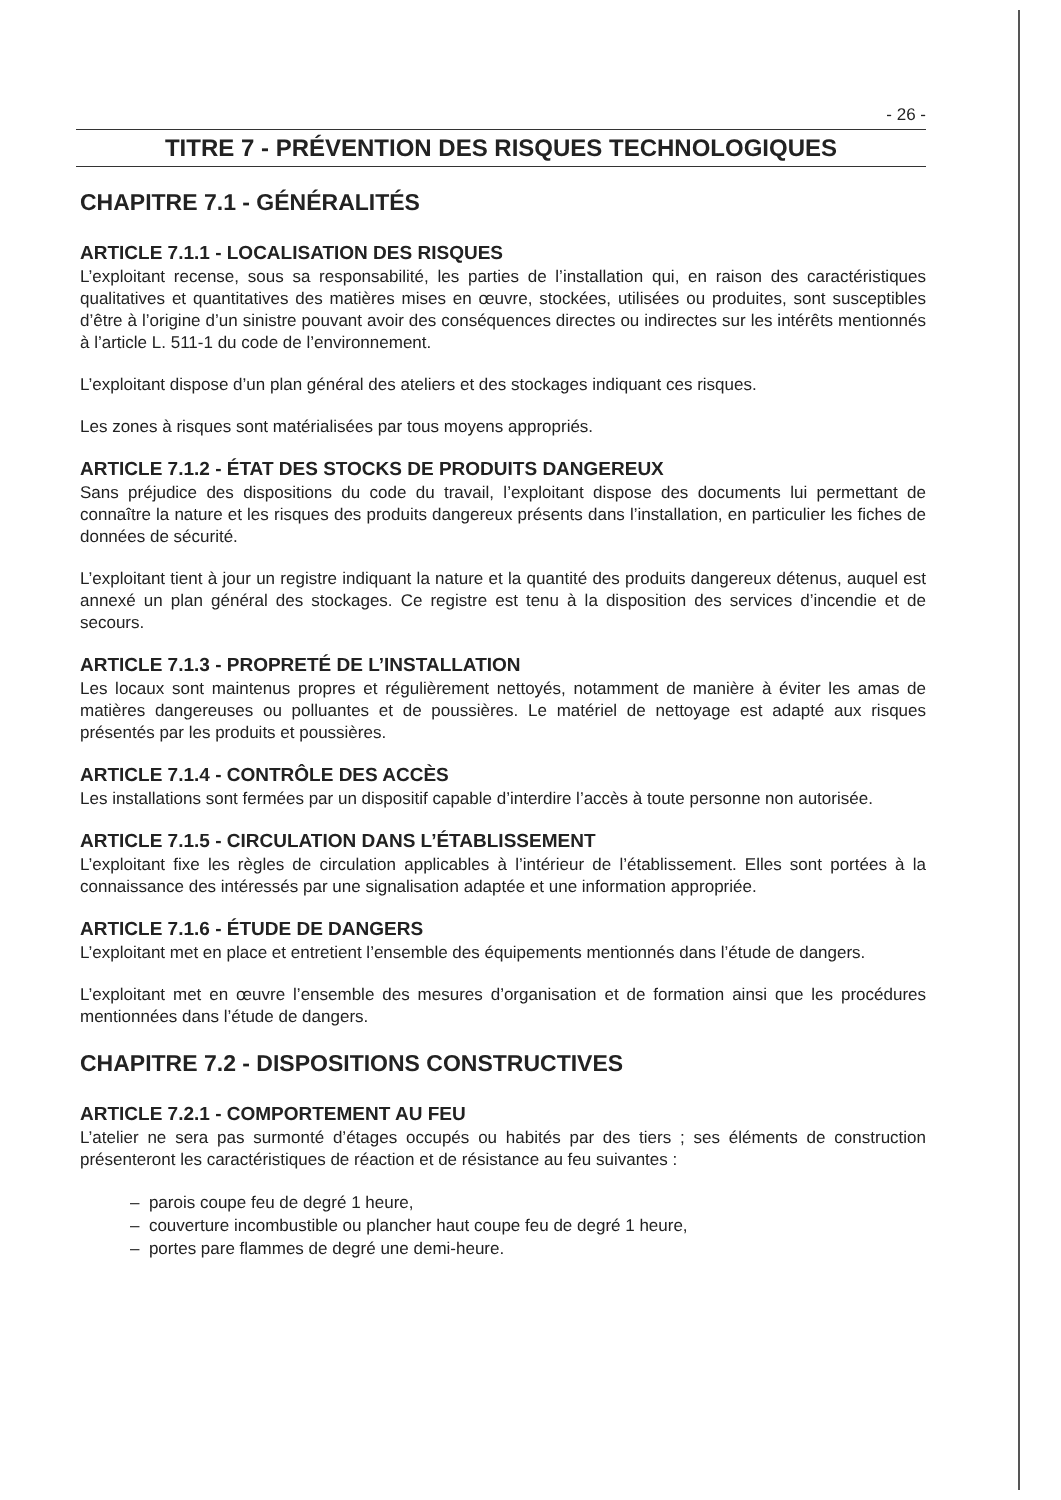- 26 -
TITRE 7 - PRÉVENTION DES RISQUES TECHNOLOGIQUES
CHAPITRE 7.1 - GÉNÉRALITÉS
ARTICLE 7.1.1 - LOCALISATION DES RISQUES
L’exploitant recense, sous sa responsabilité, les parties de l’installation qui, en raison des caractéristiques qualitatives et quantitatives des matières mises en œuvre, stockées, utilisées ou produites, sont susceptibles d’être à l’origine d’un sinistre pouvant avoir des conséquences directes ou indirectes sur les intérêts mentionnés à l’article L. 511-1 du code de l’environnement.
L’exploitant dispose d’un plan général des ateliers et des stockages indiquant ces risques.
Les zones à risques sont matérialisées par tous moyens appropriés.
ARTICLE 7.1.2 - ÉTAT DES STOCKS DE PRODUITS DANGEREUX
Sans préjudice des dispositions du code du travail, l’exploitant dispose des documents lui permettant de connaître la nature et les risques des produits dangereux présents dans l’installation, en particulier les fiches de données de sécurité.
L’exploitant tient à jour un registre indiquant la nature et la quantité des produits dangereux détenus, auquel est annexé un plan général des stockages. Ce registre est tenu à la disposition des services d’incendie et de secours.
ARTICLE 7.1.3 - PROPRETÉ DE L’INSTALLATION
Les locaux sont maintenus propres et régulièrement nettoyés, notamment de manière à éviter les amas de matières dangereuses ou polluantes et de poussières. Le matériel de nettoyage est adapté aux risques présentés par les produits et poussières.
ARTICLE 7.1.4 - CONTRÔLE DES ACCÈS
Les installations sont fermées par un dispositif capable d’interdire l’accès à toute personne non autorisée.
ARTICLE 7.1.5 - CIRCULATION DANS L’ÉTABLISSEMENT
L’exploitant fixe les règles de circulation applicables à l’intérieur de l’établissement. Elles sont portées à la connaissance des intéressés par une signalisation adaptée et une information appropriée.
ARTICLE 7.1.6 - ÉTUDE DE DANGERS
L’exploitant met en place et entretient l’ensemble des équipements mentionnés dans l’étude de dangers.
L’exploitant met en œuvre l’ensemble des mesures d’organisation et de formation ainsi que les procédures mentionnées dans l’étude de dangers.
CHAPITRE 7.2 - DISPOSITIONS CONSTRUCTIVES
ARTICLE 7.2.1 - COMPORTEMENT AU FEU
L’atelier ne sera pas surmonté d’étages occupés ou habités par des tiers ; ses éléments de construction présenteront les caractéristiques de réaction et de résistance au feu suivantes :
– parois coupe feu de degré 1 heure,
– couverture incombustible ou plancher haut coupe feu de degré 1 heure,
– portes pare flammes de degré une demi-heure.